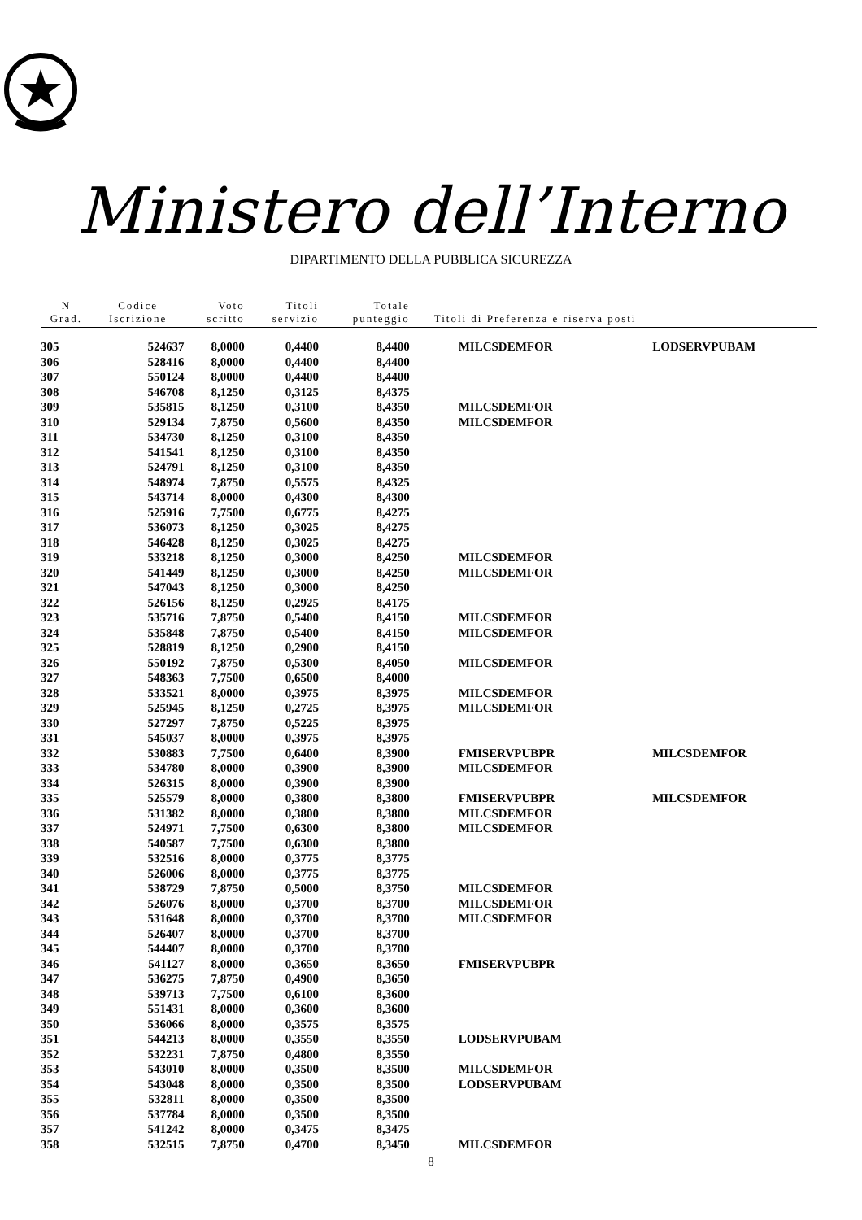Ministero dell’Interno
DIPARTIMENTO DELLA PUBBLICA SICUREZZA
| N Grad. | Codice Iscrizione | Voto scritto | Titoli servizio | Totale punteggio | Titoli di Preferenza e riserva posti | |
| --- | --- | --- | --- | --- | --- | --- |
| 305 | 524637 | 8,0000 | 0,4400 | 8,4400 | MILCSDEMFOR | LODSERVPUBAM |
| 306 | 528416 | 8,0000 | 0,4400 | 8,4400 | | |
| 307 | 550124 | 8,0000 | 0,4400 | 8,4400 | | |
| 308 | 546708 | 8,1250 | 0,3125 | 8,4375 | | |
| 309 | 535815 | 8,1250 | 0,3100 | 8,4350 | MILCSDEMFOR | |
| 310 | 529134 | 7,8750 | 0,5600 | 8,4350 | MILCSDEMFOR | |
| 311 | 534730 | 8,1250 | 0,3100 | 8,4350 | | |
| 312 | 541541 | 8,1250 | 0,3100 | 8,4350 | | |
| 313 | 524791 | 8,1250 | 0,3100 | 8,4350 | | |
| 314 | 548974 | 7,8750 | 0,5575 | 8,4325 | | |
| 315 | 543714 | 8,0000 | 0,4300 | 8,4300 | | |
| 316 | 525916 | 7,7500 | 0,6775 | 8,4275 | | |
| 317 | 536073 | 8,1250 | 0,3025 | 8,4275 | | |
| 318 | 546428 | 8,1250 | 0,3025 | 8,4275 | | |
| 319 | 533218 | 8,1250 | 0,3000 | 8,4250 | MILCSDEMFOR | |
| 320 | 541449 | 8,1250 | 0,3000 | 8,4250 | MILCSDEMFOR | |
| 321 | 547043 | 8,1250 | 0,3000 | 8,4250 | | |
| 322 | 526156 | 8,1250 | 0,2925 | 8,4175 | | |
| 323 | 535716 | 7,8750 | 0,5400 | 8,4150 | MILCSDEMFOR | |
| 324 | 535848 | 7,8750 | 0,5400 | 8,4150 | MILCSDEMFOR | |
| 325 | 528819 | 8,1250 | 0,2900 | 8,4150 | | |
| 326 | 550192 | 7,8750 | 0,5300 | 8,4050 | MILCSDEMFOR | |
| 327 | 548363 | 7,7500 | 0,6500 | 8,4000 | | |
| 328 | 533521 | 8,0000 | 0,3975 | 8,3975 | MILCSDEMFOR | |
| 329 | 525945 | 8,1250 | 0,2725 | 8,3975 | MILCSDEMFOR | |
| 330 | 527297 | 7,8750 | 0,5225 | 8,3975 | | |
| 331 | 545037 | 8,0000 | 0,3975 | 8,3975 | | |
| 332 | 530883 | 7,7500 | 0,6400 | 8,3900 | FMISERVPUBPR | MILCSDEMFOR |
| 333 | 534780 | 8,0000 | 0,3900 | 8,3900 | MILCSDEMFOR | |
| 334 | 526315 | 8,0000 | 0,3900 | 8,3900 | | |
| 335 | 525579 | 8,0000 | 0,3800 | 8,3800 | FMISERVPUBPR | MILCSDEMFOR |
| 336 | 531382 | 8,0000 | 0,3800 | 8,3800 | MILCSDEMFOR | |
| 337 | 524971 | 7,7500 | 0,6300 | 8,3800 | MILCSDEMFOR | |
| 338 | 540587 | 7,7500 | 0,6300 | 8,3800 | | |
| 339 | 532516 | 8,0000 | 0,3775 | 8,3775 | | |
| 340 | 526006 | 8,0000 | 0,3775 | 8,3775 | | |
| 341 | 538729 | 7,8750 | 0,5000 | 8,3750 | MILCSDEMFOR | |
| 342 | 526076 | 8,0000 | 0,3700 | 8,3700 | MILCSDEMFOR | |
| 343 | 531648 | 8,0000 | 0,3700 | 8,3700 | MILCSDEMFOR | |
| 344 | 526407 | 8,0000 | 0,3700 | 8,3700 | | |
| 345 | 544407 | 8,0000 | 0,3700 | 8,3700 | | |
| 346 | 541127 | 8,0000 | 0,3650 | 8,3650 | FMISERVPUBPR | |
| 347 | 536275 | 7,8750 | 0,4900 | 8,3650 | | |
| 348 | 539713 | 7,7500 | 0,6100 | 8,3600 | | |
| 349 | 551431 | 8,0000 | 0,3600 | 8,3600 | | |
| 350 | 536066 | 8,0000 | 0,3575 | 8,3575 | | |
| 351 | 544213 | 8,0000 | 0,3550 | 8,3550 | LODSERVPUBAM | |
| 352 | 532231 | 7,8750 | 0,4800 | 8,3550 | | |
| 353 | 543010 | 8,0000 | 0,3500 | 8,3500 | MILCSDEMFOR | |
| 354 | 543048 | 8,0000 | 0,3500 | 8,3500 | LODSERVPUBAM | |
| 355 | 532811 | 8,0000 | 0,3500 | 8,3500 | | |
| 356 | 537784 | 8,0000 | 0,3500 | 8,3500 | | |
| 357 | 541242 | 8,0000 | 0,3475 | 8,3475 | | |
| 358 | 532515 | 7,8750 | 0,4700 | 8,3450 | MILCSDEMFOR | |
8